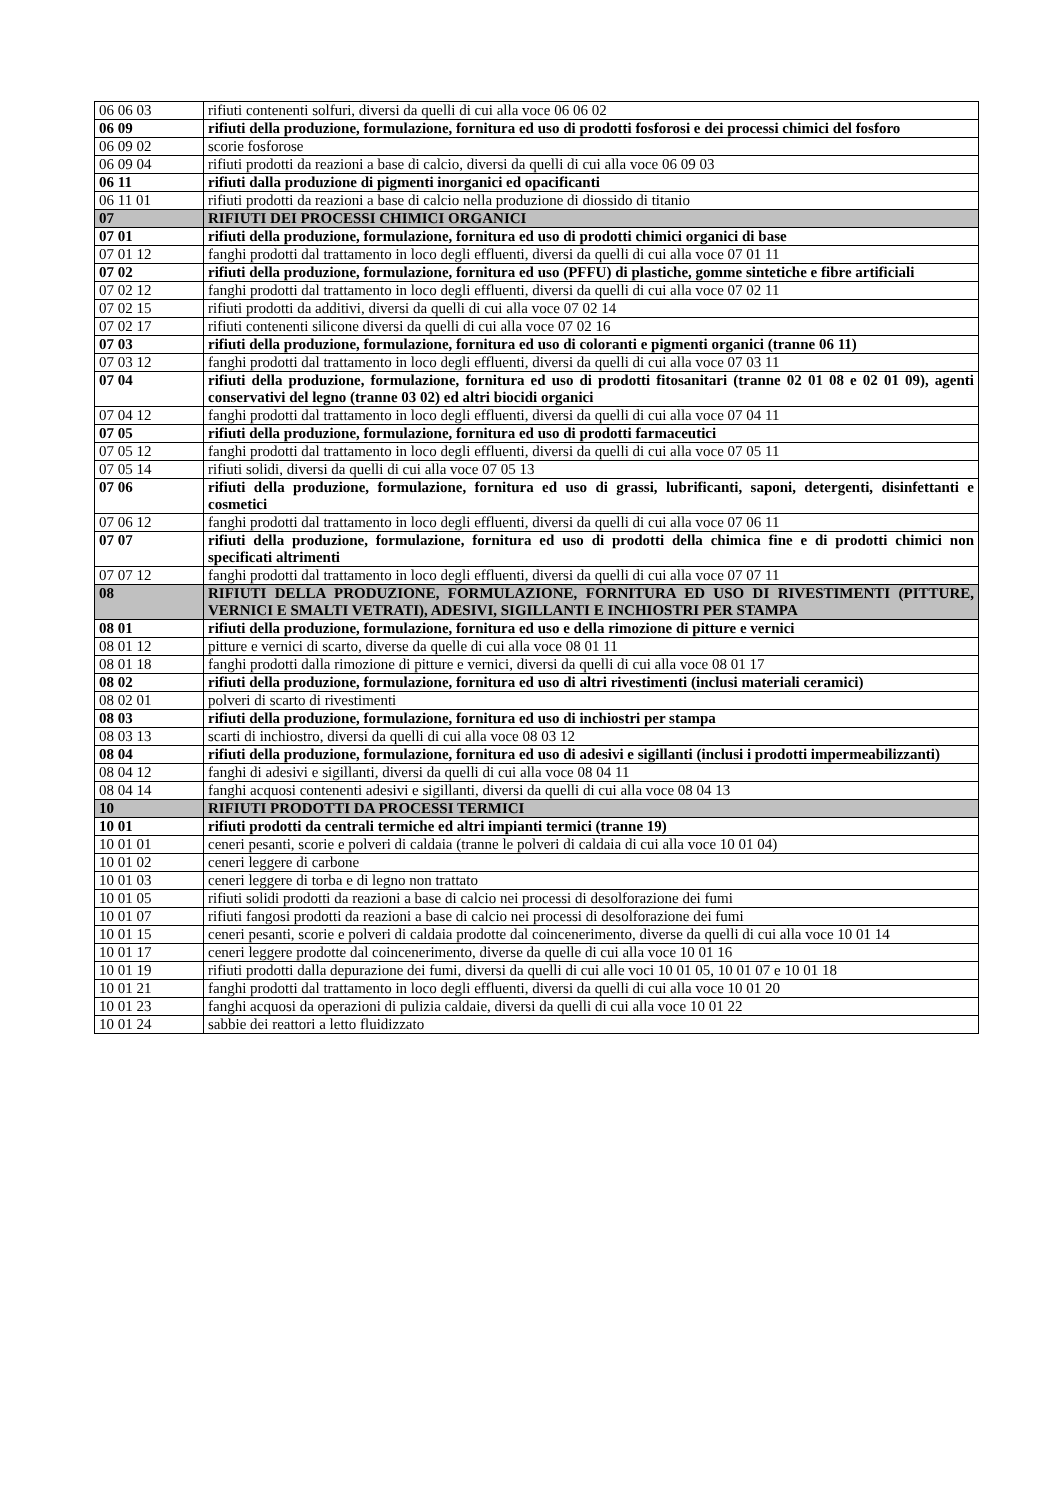| 06 06 03 | rifiuti contenenti solfuri, diversi da quelli di cui alla voce 06 06 02 |
| 06 09 | rifiuti della produzione, formulazione, fornitura ed uso di prodotti fosforosi e dei processi chimici del fosforo |
| 06 09 02 | scorie fosforose |
| 06 09 04 | rifiuti prodotti da reazioni a base di calcio, diversi da quelli di cui alla voce 06 09 03 |
| 06 11 | rifiuti dalla produzione di pigmenti inorganici ed opacificanti |
| 06 11 01 | rifiuti prodotti da reazioni a base di calcio nella produzione di diossido di titanio |
| 07 | RIFIUTI DEI PROCESSI CHIMICI ORGANICI |
| 07 01 | rifiuti della produzione, formulazione, fornitura ed uso di prodotti chimici organici di base |
| 07 01 12 | fanghi prodotti dal trattamento in loco degli effluenti, diversi da quelli di cui alla voce 07 01 11 |
| 07 02 | rifiuti della produzione, formulazione, fornitura ed uso (PFFU) di plastiche, gomme sintetiche e fibre artificiali |
| 07 02 12 | fanghi prodotti dal trattamento in loco degli effluenti, diversi da quelli di cui alla voce 07 02 11 |
| 07 02 15 | rifiuti prodotti da additivi, diversi da quelli di cui alla voce 07 02 14 |
| 07 02 17 | rifiuti contenenti silicone diversi da quelli di cui alla voce 07 02 16 |
| 07 03 | rifiuti della produzione, formulazione, fornitura ed uso di coloranti e pigmenti organici (tranne 06 11) |
| 07 03 12 | fanghi prodotti dal trattamento in loco degli effluenti, diversi da quelli di cui alla voce 07 03 11 |
| 07 04 | rifiuti della produzione, formulazione, fornitura ed uso di prodotti fitosanitari (tranne 02 01 08 e 02 01 09), agenti conservativi del legno (tranne 03 02) ed altri biocidi organici |
| 07 04 12 | fanghi prodotti dal trattamento in loco degli effluenti, diversi da quelli di cui alla voce 07 04 11 |
| 07 05 | rifiuti della produzione, formulazione, fornitura ed uso di prodotti farmaceutici |
| 07 05 12 | fanghi prodotti dal trattamento in loco degli effluenti, diversi da quelli di cui alla voce 07 05 11 |
| 07 05 14 | rifiuti solidi, diversi da quelli di cui alla voce 07 05 13 |
| 07 06 | rifiuti della produzione, formulazione, fornitura ed uso di grassi, lubrificanti, saponi, detergenti, disinfettanti e cosmetici |
| 07 06 12 | fanghi prodotti dal trattamento in loco degli effluenti, diversi da quelli di cui alla voce 07 06 11 |
| 07 07 | rifiuti della produzione, formulazione, fornitura ed uso di prodotti della chimica fine e di prodotti chimici non specificati altrimenti |
| 07 07 12 | fanghi prodotti dal trattamento in loco degli effluenti, diversi da quelli di cui alla voce 07 07 11 |
| 08 | RIFIUTI DELLA PRODUZIONE, FORMULAZIONE, FORNITURA ED USO DI RIVESTIMENTI (PITTURE, VERNICI E SMALTI VETRATI), ADESIVI, SIGILLANTI E INCHIOSTRI PER STAMPA |
| 08 01 | rifiuti della produzione, formulazione, fornitura ed uso e della rimozione di pitture e vernici |
| 08 01 12 | pitture e vernici di scarto, diverse da quelle di cui alla voce 08 01 11 |
| 08 01 18 | fanghi prodotti dalla rimozione di pitture e vernici, diversi da quelli di cui alla voce 08 01 17 |
| 08 02 | rifiuti della produzione, formulazione, fornitura ed uso di altri rivestimenti (inclusi materiali ceramici) |
| 08 02 01 | polveri di scarto di rivestimenti |
| 08 03 | rifiuti della produzione, formulazione, fornitura ed uso di inchiostri per stampa |
| 08 03 13 | scarti di inchiostro, diversi da quelli di cui alla voce 08 03 12 |
| 08 04 | rifiuti della produzione, formulazione, fornitura ed uso di adesivi e sigillanti (inclusi i prodotti impermeabilizzanti) |
| 08 04 12 | fanghi di adesivi e sigillanti, diversi da quelli di cui alla voce 08 04 11 |
| 08 04 14 | fanghi acquosi contenenti adesivi e sigillanti, diversi da quelli di cui alla voce 08 04 13 |
| 10 | RIFIUTI PRODOTTI DA PROCESSI TERMICI |
| 10 01 | rifiuti prodotti da centrali termiche ed altri impianti termici (tranne 19) |
| 10 01 01 | ceneri pesanti, scorie e polveri di caldaia (tranne le polveri di caldaia di cui alla voce 10 01 04) |
| 10 01 02 | ceneri leggere di carbone |
| 10 01 03 | ceneri leggere di torba e di legno non trattato |
| 10 01 05 | rifiuti solidi prodotti da reazioni a base di calcio nei processi di desolforazione dei fumi |
| 10 01 07 | rifiuti fangosi prodotti da reazioni a base di calcio nei processi di desolforazione dei fumi |
| 10 01 15 | ceneri pesanti, scorie e polveri di caldaia prodotte dal coincenerimento, diverse da quelli di cui alla voce 10 01 14 |
| 10 01 17 | ceneri leggere prodotte dal coincenerimento, diverse da quelle di cui alla voce 10 01 16 |
| 10 01 19 | rifiuti prodotti dalla depurazione dei fumi, diversi da quelli di cui alle voci 10 01 05, 10 01 07 e 10 01 18 |
| 10 01 21 | fanghi prodotti dal trattamento in loco degli effluenti, diversi da quelli di cui alla voce 10 01 20 |
| 10 01 23 | fanghi acquosi da operazioni di pulizia caldaie, diversi da quelli di cui alla voce 10 01 22 |
| 10 01 24 | sabbie dei reattori a letto fluidizzato |